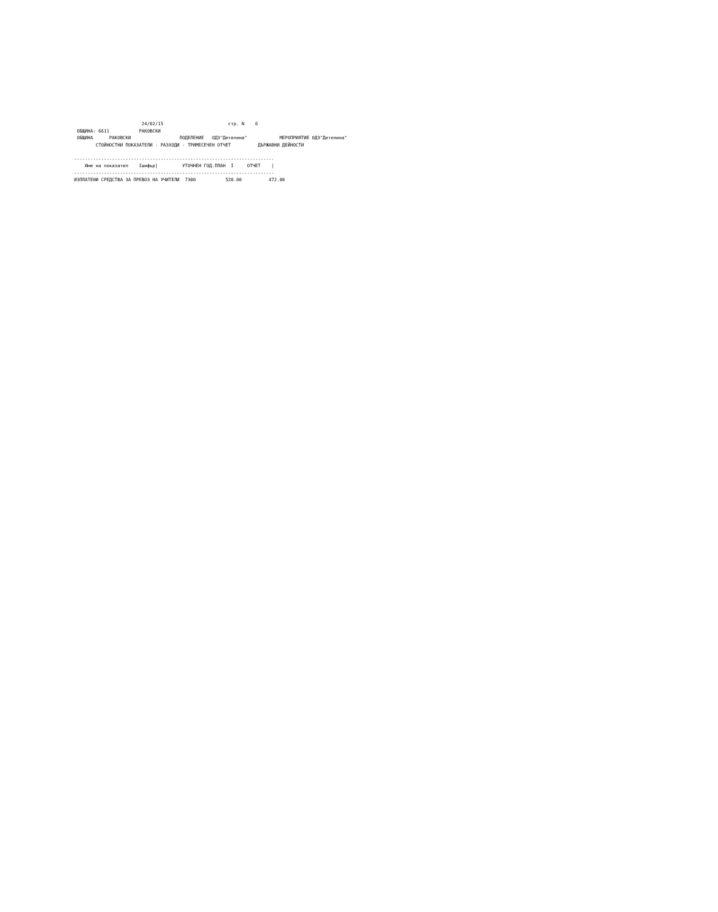24/02/15                        стр. N    6
 ОБЩИНА: 6611           РАКОВСКИ
 ОБЩИНА      РАКОВСКИ                  ПОДЕЛЕНИЕ   ОДЗ"Детелина"            МЕРОПРИЯТИЕ ОДЗ"Детелина"
        СТОЙНОСТНИ ПОКАЗАТЕЛИ - РАЗХОДИ - ТРИМЕСЕЧЕН ОТЧЕТ          ДЪРЖАВНИ ДЕЙНОСТИ

--------------------------------------------------------------------------
    Име на показател    Iшифър|         УТОЧНЕН ГОД.ПЛАН  I     ОТЧЕТ    |
--------------------------------------------------------------------------
ИЗПЛАТЕНИ СРЕДСТВА ЗА ПРЕВОЗ НА УЧИТЕЛИ  7300           520.00          472.00